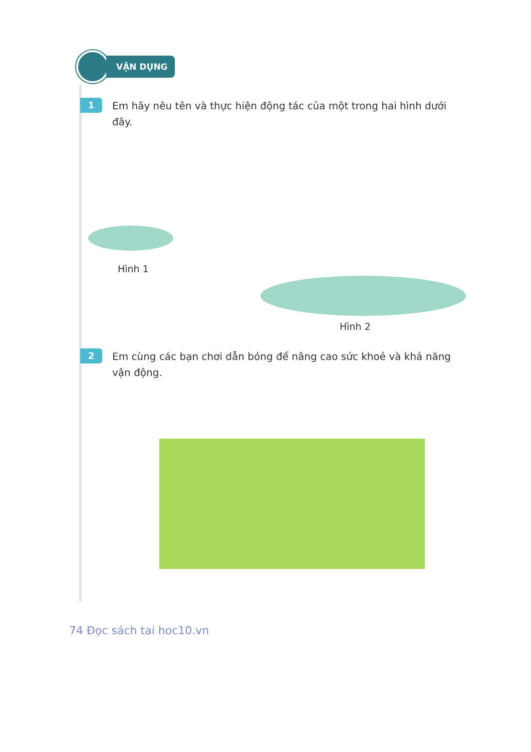VẬN DỤNG
1
Em hãy nêu tên và thực hiện động tác của một trong hai hình dưới đây.
Hình 1
Hình 2
2
Em cùng các bạn chơi dẫn bóng để nâng cao sức khoẻ và khả năng vận động.
74 Đọc sách tai hoc10.vn